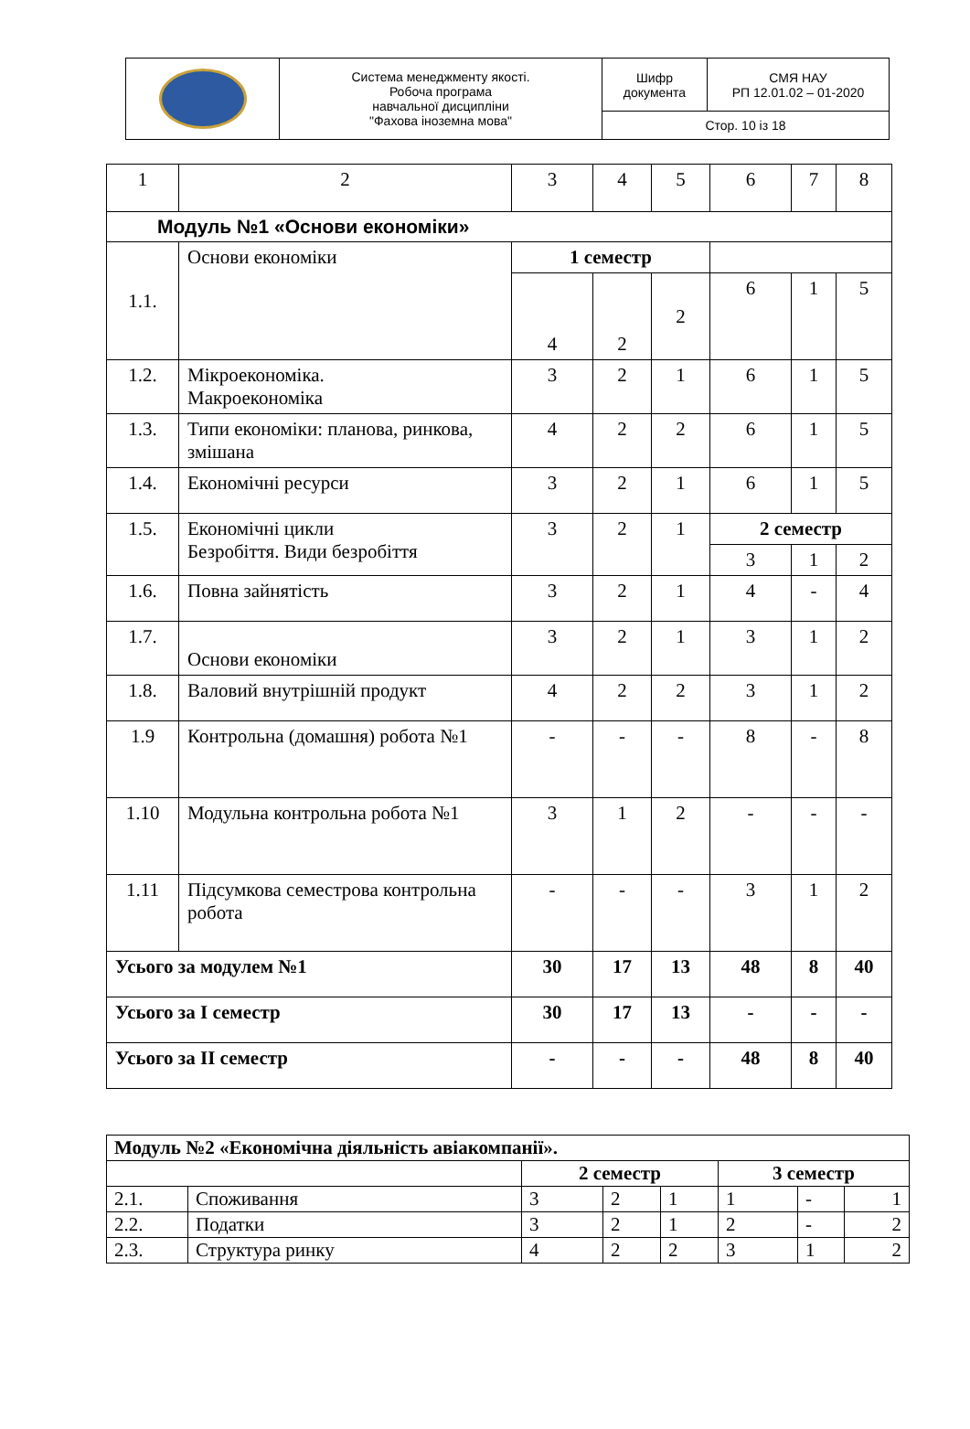| | Система менеджменту якості. Робоча програма навчальної дисципліни "Фахова іноземна мова" | Шифр документа | СМЯ НАУ РП 12.01.02 – 01-2020 |
| | | Стор. 10 із 18 | |
| 1 | 2 | 3 | 4 | 5 | 6 | 7 | 8 |
| Модуль №1 «Основи економіки» | | | | | | | |
| 1.1. | Основи економіки | 1 семестр | | | | | |
| | | 4 | 2 | 2 | 6 | 1 | 5 |
| 1.2. | Мікроекономіка. Макроекономіка | 3 | 2 | 1 | 6 | 1 | 5 |
| 1.3. | Типи економіки: планова, ринкова, змішана | 4 | 2 | 2 | 6 | 1 | 5 |
| 1.4. | Економічні ресурси | 3 | 2 | 1 | 6 | 1 | 5 |
| 1.5. | Економічні цикли Безробіття. Види безробіття | 3 | 2 | 1 | 2 семестр | | |
| | | | | | 3 | 1 | 2 |
| 1.6. | Повна зайнятість | 3 | 2 | 1 | 4 | - | 4 |
| 1.7. | Основи економіки | 3 | 2 | 1 | 3 | 1 | 2 |
| 1.8. | Валовий внутрішній продукт | 4 | 2 | 2 | 3 | 1 | 2 |
| 1.9 | Контрольна (домашня) робота №1 | - | - | - | 8 | - | 8 |
| 1.10 | Модульна контрольна робота №1 | 3 | 1 | 2 | - | - | - |
| 1.11 | Підсумкова семестрова контрольна робота | - | - | - | 3 | 1 | 2 |
| Усього за модулем №1 | | 30 | 17 | 13 | 48 | 8 | 40 |
| Усього за I семестр | | 30 | 17 | 13 | - | - | - |
| Усього за II семестр | | - | - | - | 48 | 8 | 40 |
| Модуль №2 «Економічна діяльність авіакомпанії». | | | | | | | |
| | | 2 семестр | | | 3 семестр | | |
| 2.1. | Споживання | 3 | 2 | 1 | 1 | - | 1 |
| 2.2. | Податки | 3 | 2 | 1 | 2 | - | 2 |
| 2.3. | Структура ринку | 4 | 2 | 2 | 3 | 1 | 2 |